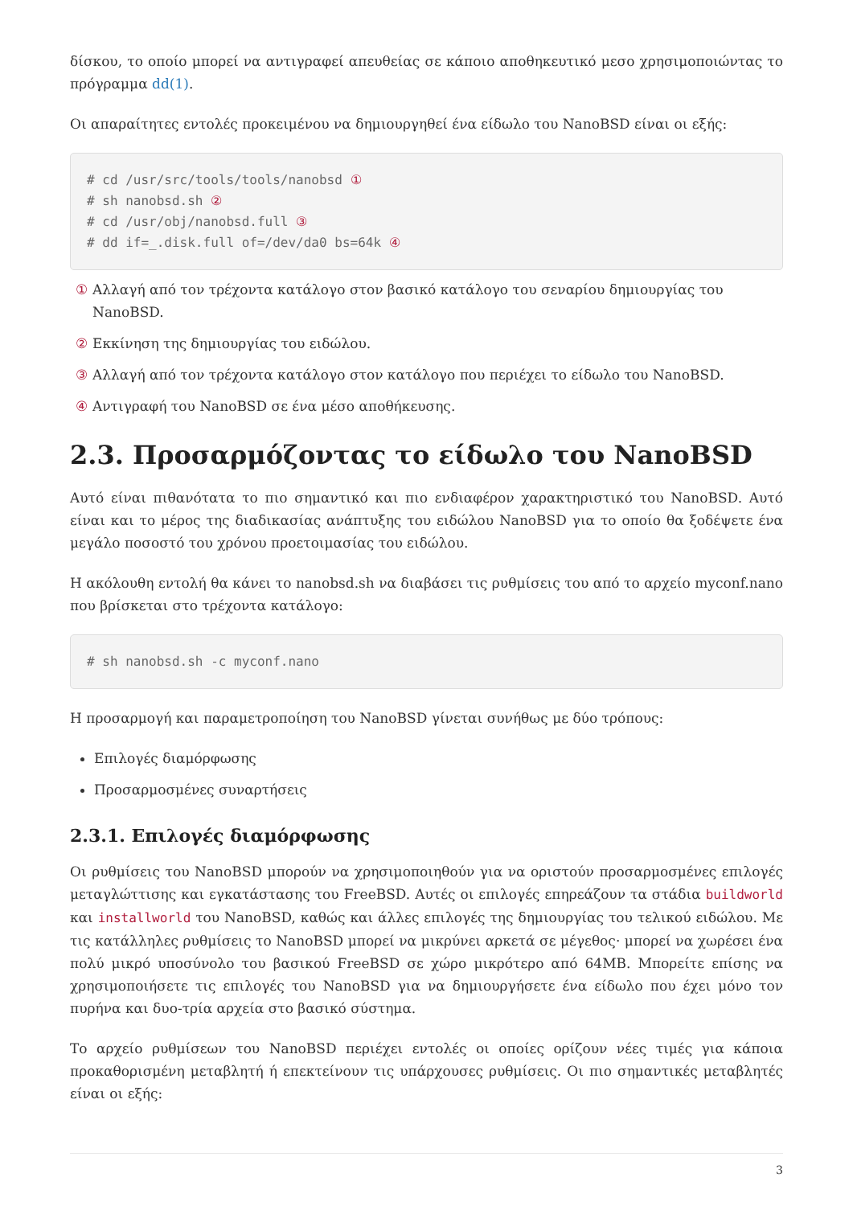δίσκου, το οποίο μπορεί να αντιγραφεί απευθείας σε κάποιο αποθηκευτικό μεσο χρησιμοποιώντας το πρόγραμμα dd(1).
Οι απαραίτητες εντολές προκειμένου να δημιουργηθεί ένα είδωλο του NanoBSD είναι οι εξής:
# cd /usr/src/tools/tools/nanobsd ①
# sh nanobsd.sh ②
# cd /usr/obj/nanobsd.full ③
# dd if=_.disk.full of=/dev/da0 bs=64k ④
① Αλλαγή από τον τρέχοντα κατάλογο στον βασικό κατάλογο του σεναρίου δημιουργίας του NanoBSD.
② Εκκίνηση της δημιουργίας του ειδώλου.
③ Αλλαγή από τον τρέχοντα κατάλογο στον κατάλογο που περιέχει το είδωλο του NanoBSD.
④ Αντιγραφή του NanoBSD σε ένα μέσο αποθήκευσης.
2.3. Προσαρμόζοντας το είδωλο του NanoBSD
Αυτό είναι πιθανότατα το πιο σημαντικό και πιο ενδιαφέρον χαρακτηριστικό του NanoBSD. Αυτό είναι και το μέρος της διαδικασίας ανάπτυξης του ειδώλου NanoBSD για το οποίο θα ξοδέψετε ένα μεγάλο ποσοστό του χρόνου προετοιμασίας του ειδώλου.
Η ακόλουθη εντολή θα κάνει το nanobsd.sh να διαβάσει τις ρυθμίσεις του από το αρχείο myconf.nano που βρίσκεται στο τρέχοντα κατάλογο:
# sh nanobsd.sh -c myconf.nano
Η προσαρμογή και παραμετροποίηση του NanoBSD γίνεται συνήθως με δύο τρόπους:
Επιλογές διαμόρφωσης
Προσαρμοσμένες συναρτήσεις
2.3.1. Επιλογές διαμόρφωσης
Οι ρυθμίσεις του NanoBSD μπορούν να χρησιμοποιηθούν για να οριστούν προσαρμοσμένες επιλογές μεταγλώττισης και εγκατάστασης του FreeBSD. Αυτές οι επιλογές επηρεάζουν τα στάδια buildworld και installworld του NanoBSD, καθώς και άλλες επιλογές της δημιουργίας του τελικού ειδώλου. Με τις κατάλληλες ρυθμίσεις το NanoBSD μπορεί να μικρύνει αρκετά σε μέγεθος· μπορεί να χωρέσει ένα πολύ μικρό υποσύνολο του βασικού FreeBSD σε χώρο μικρότερο από 64MB. Μπορείτε επίσης να χρησιμοποιήσετε τις επιλογές του NanoBSD για να δημιουργήσετε ένα είδωλο που έχει μόνο τον πυρήνα και δυο-τρία αρχεία στο βασικό σύστημα.
Το αρχείο ρυθμίσεων του NanoBSD περιέχει εντολές οι οποίες ορίζουν νέες τιμές για κάποια προκαθορισμένη μεταβλητή ή επεκτείνουν τις υπάρχουσες ρυθμίσεις. Οι πιο σημαντικές μεταβλητές είναι οι εξής:
3